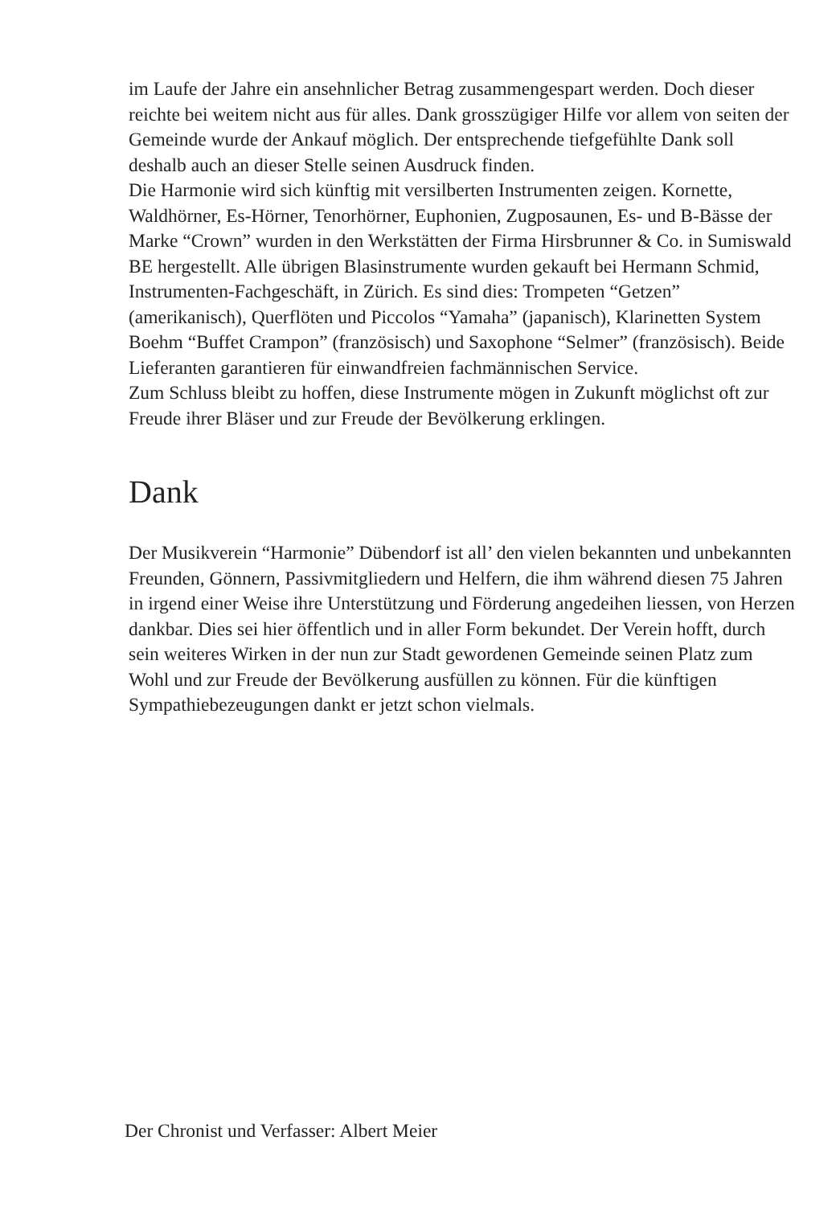im Laufe der Jahre ein ansehnlicher Betrag zusammengespart werden. Doch dieser reichte bei weitem nicht aus für alles. Dank grosszügiger Hilfe vor allem von seiten der Gemeinde wurde der Ankauf möglich. Der entsprechende tiefgefühlte Dank soll deshalb auch an dieser Stelle seinen Ausdruck finden.
Die Harmonie wird sich künftig mit versilberten Instrumenten zeigen. Kornette, Waldhörner, Es-Hörner, Tenorhörner, Euphonien, Zugposaunen, Es- und B-Bässe der Marke “Crown” wurden in den Werkstätten der Firma Hirsbrunner & Co. in Sumiswald BE hergestellt. Alle übrigen Blasinstrumente wurden gekauft bei Hermann Schmid, Instrumenten-Fachgeschäft, in Zürich. Es sind dies: Trompeten “Getzen” (amerikanisch), Querflöten und Piccolos “Yamaha” (japanisch), Klarinetten System Boehm “Buffet Crampon” (französisch) und Saxophone “Selmer” (französisch). Beide Lieferanten garantieren für einwandfreien fachmännischen Service.
Zum Schluss bleibt zu hoffen, diese Instrumente mögen in Zukunft möglichst oft zur Freude ihrer Bläser und zur Freude der Bevölkerung erklingen.
Dank
Der Musikverein “Harmonie” Dübendorf ist all’ den vielen bekannten und unbekannten Freunden, Gönnern, Passivmitgliedern und Helfern, die ihm während diesen 75 Jahren in irgend einer Weise ihre Unterstützung und Förderung angedeihen liessen, von Herzen dankbar. Dies sei hier öffentlich und in aller Form bekundet. Der Verein hofft, durch sein weiteres Wirken in der nun zur Stadt gewordenen Gemeinde seinen Platz zum Wohl und zur Freude der Bevölkerung ausfüllen zu können. Für die künftigen Sympathiebezeugungen dankt er jetzt schon vielmals.
Der Chronist und Verfasser: Albert Meier